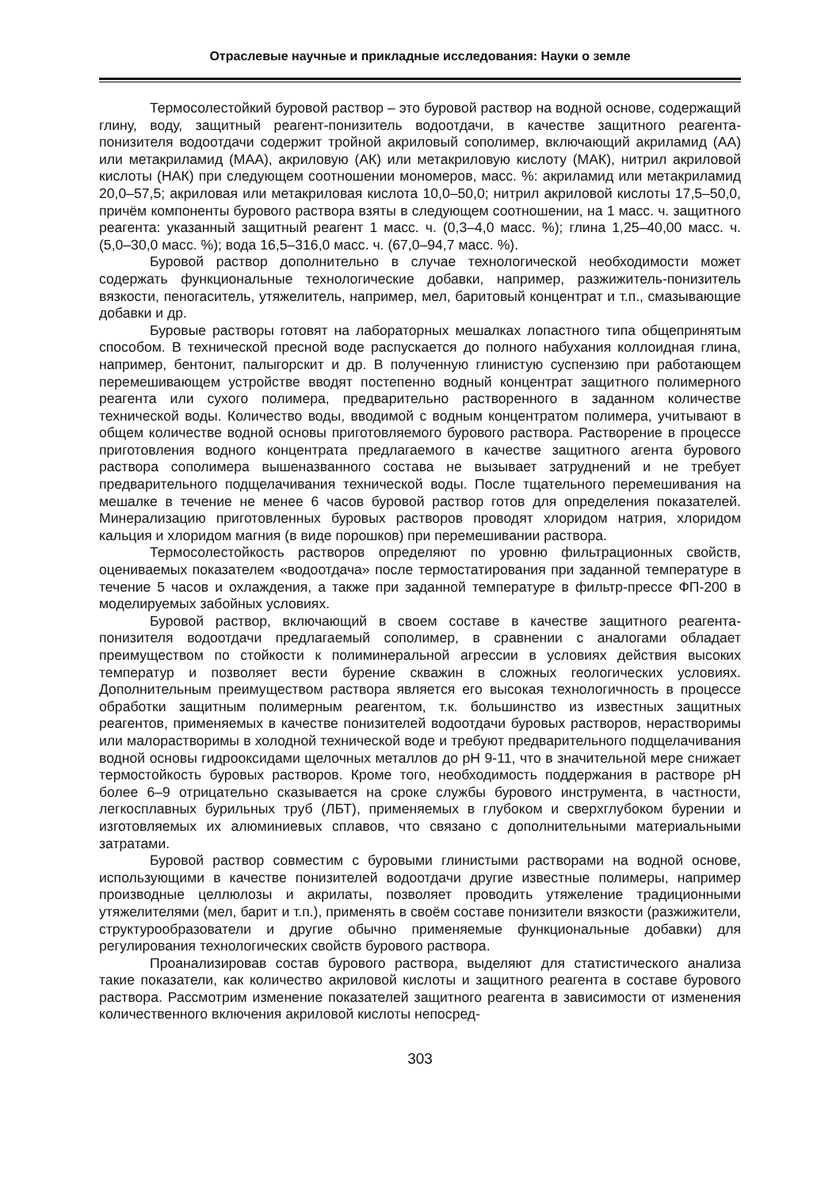Отраслевые научные и прикладные исследования: Науки о земле
Термосолестойкий буровой раствор – это буровой раствор на водной основе, содержащий глину, воду, защитный реагент-понизитель водоотдачи, в качестве защитного реагента-понизителя водоотдачи содержит тройной акриловый сополимер, включающий акриламид (АА) или метакриламид (МАА), акриловую (АК) или метакриловую кислоту (МАК), нитрил акриловой кислоты (НАК) при следующем соотношении мономеров, масс. %: акриламид или метакриламид 20,0–57,5; акриловая или метакриловая кислота 10,0–50,0; нитрил акриловой кислоты 17,5–50,0, причём компоненты бурового раствора взяты в следующем соотношении, на 1 масс. ч. защитного реагента: указанный защитный реагент 1 масс. ч. (0,3–4,0 масс. %); глина 1,25–40,00 масс. ч. (5,0–30,0 масс. %); вода 16,5–316,0 масс. ч. (67,0–94,7 масс. %).
Буровой раствор дополнительно в случае технологической необходимости может содержать функциональные технологические добавки, например, разжижитель-понизитель вязкости, пеногаситель, утяжелитель, например, мел, баритовый концентрат и т.п., смазывающие добавки и др.
Буровые растворы готовят на лабораторных мешалках лопастного типа общепринятым способом. В технической пресной воде распускается до полного набухания коллоидная глина, например, бентонит, палыгорскит и др. В полученную глинистую суспензию при работающем перемешивающем устройстве вводят постепенно водный концентрат защитного полимерного реагента или сухого полимера, предварительно растворенного в заданном количестве технической воды. Количество воды, вводимой с водным концентратом полимера, учитывают в общем количестве водной основы приготовляемого бурового раствора. Растворение в процессе приготовления водного концентрата предлагаемого в качестве защитного агента бурового раствора сополимера вышеназванного состава не вызывает затруднений и не требует предварительного подщелачивания технической воды. После тщательного перемешивания на мешалке в течение не менее 6 часов буровой раствор готов для определения показателей. Минерализацию приготовленных буровых растворов проводят хлоридом натрия, хлоридом кальция и хлоридом магния (в виде порошков) при перемешивании раствора.
Термосолестойкость растворов определяют по уровню фильтрационных свойств, оцениваемых показателем «водоотдача» после термостатирования при заданной температуре в течение 5 часов и охлаждения, а также при заданной температуре в фильтр-прессе ФП-200 в моделируемых забойных условиях.
Буровой раствор, включающий в своем составе в качестве защитного реагента-понизителя водоотдачи предлагаемый сополимер, в сравнении с аналогами обладает преимуществом по стойкости к полиминеральной агрессии в условиях действия высоких температур и позволяет вести бурение скважин в сложных геологических условиях. Дополнительным преимуществом раствора является его высокая технологичность в процессе обработки защитным полимерным реагентом, т.к. большинство из известных защитных реагентов, применяемых в качестве понизителей водоотдачи буровых растворов, нерастворимы или малорастворимы в холодной технической воде и требуют предварительного подщелачивания водной основы гидрооксидами щелочных металлов до pH 9-11, что в значительной мере снижает термостойкость буровых растворов. Кроме того, необходимость поддержания в растворе pH более 6–9 отрицательно сказывается на сроке службы бурового инструмента, в частности, легкосплавных бурильных труб (ЛБТ), применяемых в глубоком и сверхглубоком бурении и изготовляемых их алюминиевых сплавов, что связано с дополнительными материальными затратами.
Буровой раствор совместим с буровыми глинистыми растворами на водной основе, использующими в качестве понизителей водоотдачи другие известные полимеры, например производные целлюлозы и акрилаты, позволяет проводить утяжеление традиционными утяжелителями (мел, барит и т.п.), применять в своём составе понизители вязкости (разжижители, структурообразователи и другие обычно применяемые функциональные добавки) для регулирования технологических свойств бурового раствора.
Проанализировав состав бурового раствора, выделяют для статистического анализа такие показатели, как количество акриловой кислоты и защитного реагента в составе бурового раствора. Рассмотрим изменение показателей защитного реагента в зависимости от изменения количественного включения акриловой кислоты непосред-
303